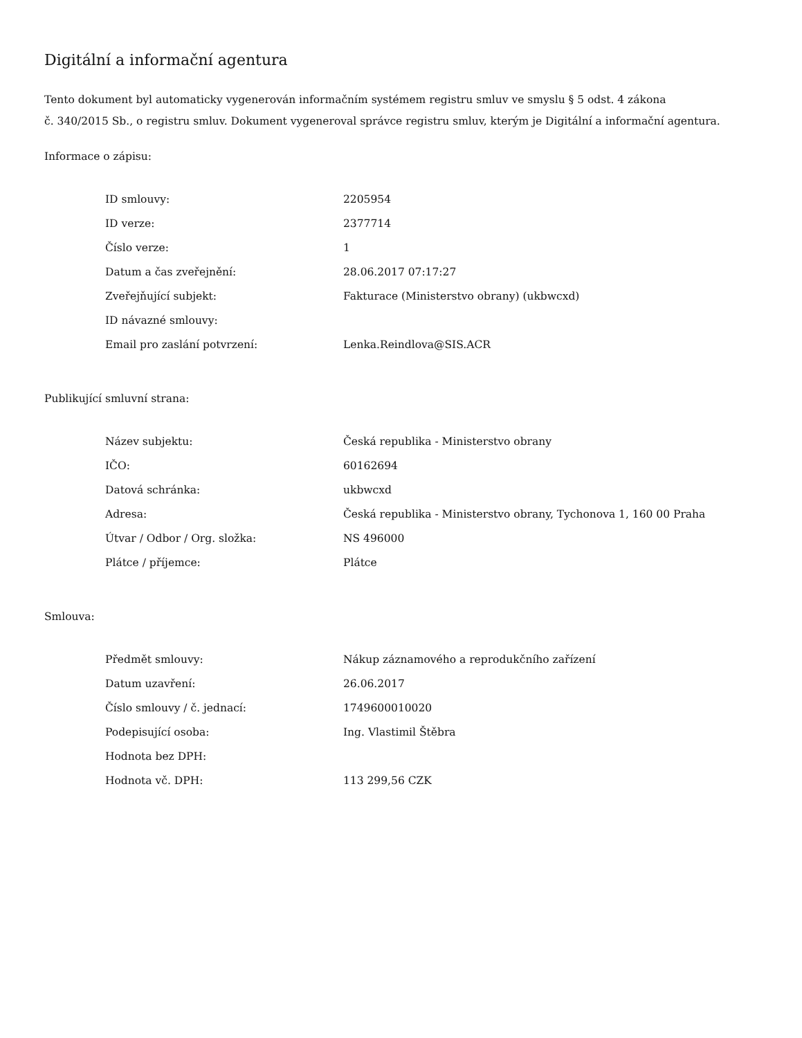Digitální a informační agentura
Tento dokument byl automaticky vygenerován informačním systémem registru smluv ve smyslu § 5 odst. 4 zákona
č. 340/2015 Sb., o registru smluv. Dokument vygeneroval správce registru smluv, kterým je Digitální a informační agentura.
Informace o zápisu:
| ID smlouvy: | 2205954 |
| ID verze: | 2377714 |
| Číslo verze: | 1 |
| Datum a čas zveřejnění: | 28.06.2017 07:17:27 |
| Zveřejňující subjekt: | Fakturace (Ministerstvo obrany) (ukbwcxd) |
| ID návazné smlouvy: | |
| Email pro zaslání potvrzení: | Lenka.Reindlova@SIS.ACR |
Publikující smluvní strana:
| Název subjektu: | Česká republika - Ministerstvo obrany |
| IČO: | 60162694 |
| Datová schránka: | ukbwcxd |
| Adresa: | Česká republika - Ministerstvo obrany, Tychonova 1, 160 00 Praha |
| Útvar / Odbor / Org. složka: | NS 496000 |
| Plátce / příjemce: | Plátce |
Smlouva:
| Předmět smlouvy: | Nákup záznamového a reprodukčního zařízení |
| Datum uzavření: | 26.06.2017 |
| Číslo smlouvy / č. jednací: | 1749600010020 |
| Podepisující osoba: | Ing. Vlastimil Štěbra |
| Hodnota bez DPH: | |
| Hodnota vč. DPH: | 113 299,56 CZK |